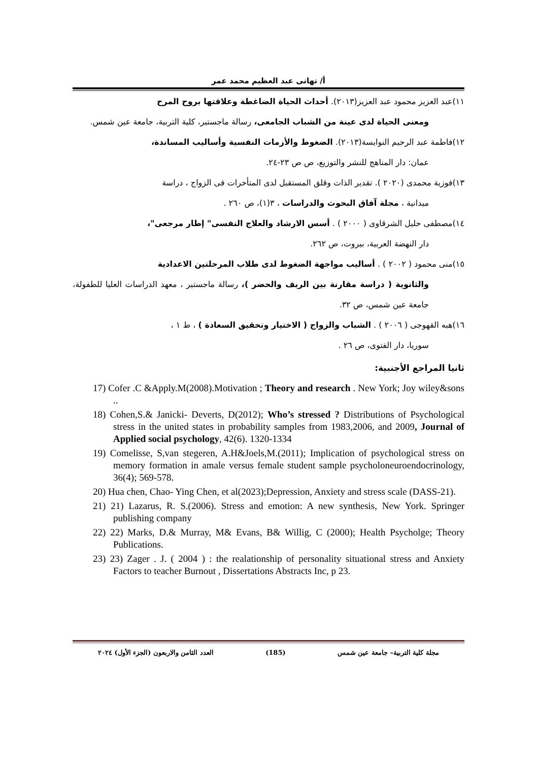أ/ تهانى عبد العظيم محمد عمر
١١)عبد العزيز محمود عبد العزيز(٢٠١٣). أحداث الحياة الضاغطة وعلاقتها بروح المرح
ومعنى الحياة لدى عينة من الشباب الجامعى، رسالة ماجستير، كلية التربية، جامعة عين شمس.
١٢)فاطمة عبد الرحيم النوايسة(٢٠١٣). الضغوط والأزمات النفسية وأساليب المساندة،
عمان: دار المناهج للنشر والتوزيع، ص ص ٢٣-٢٤.
١٣)فوزية محمدى (٢٠٢٠ ). تقدير الذات وقلق المستقبل لدى المتأخرات فى الزواج ، دراسة
ميدانية ، مجلة آفاق البحوث والدراسات ، ٣(١)، ص ٢٦٠ .
١٤)مصطفى خليل الشرقاوى ( ٢٠٠٠ ) . أسس الارشاد والعلاج النفسى" إطار مرجعى"،
دار النهضة العربية، بيروت، ص ٢٦٢.
١٥)منى محمود ( ٢٠٠٢ ) . أساليب مواجهة الضغوط لدى طلاب المرحلتين الاعدادية
والثانوية ( دراسة مقارنة بين الريف والحضر )، رسالة ماجستير ، معهد الدراسات العليا للطفولة، جامعة عين شمس، ص ٣٢.
١٦)هبه القهوجى ( ٢٠٠٦ ) . الشباب والزواج ( الاختيار وتحقيق السعادة ) ، ط ١ ،
سوريا، دار الفتوى، ص ٢٦ .
ثانيا المراجع الأجنبية:
17) Cofer .C &Apply.M(2008).Motivation ; Theory and research . New York; Joy wiley&sons ..
18) Cohen,S.& Janicki- Deverts, D(2012); Who’s stressed ? Distributions of Psychological stress in the united states in probability samples from 1983,2006, and 2009, Journal of Applied social psychology, 42(6). 1320-1334
19) Comelisse, S,van stegeren, A.H&Joels,M.(2011); Implication of psychological stress on memory formation in amale versus female student sample psycholoneuroendocrinology, 36(4); 569-578.
20) Hua chen, Chao- Ying Chen, et al(2023);Depression, Anxiety and stress scale (DASS-21).
21) 21) Lazarus, R. S.(2006). Stress and emotion: A new synthesis, New York. Springer publishing company
22) 22) Marks, D.& Murray, M& Evans, B& Willig, C (2000); Health Psycholge; Theory Publications.
23) 23) Zager . J. ( 2004 ) : the realationship of personality situational stress and Anxiety Factors to teacher Burnout , Dissertations Abstracts Inc, p 23.
مجلة كلية التربية– جامعة عين شمس (185) العدد الثامن والاربعون (الجزء الأول) ٢٠٢٤